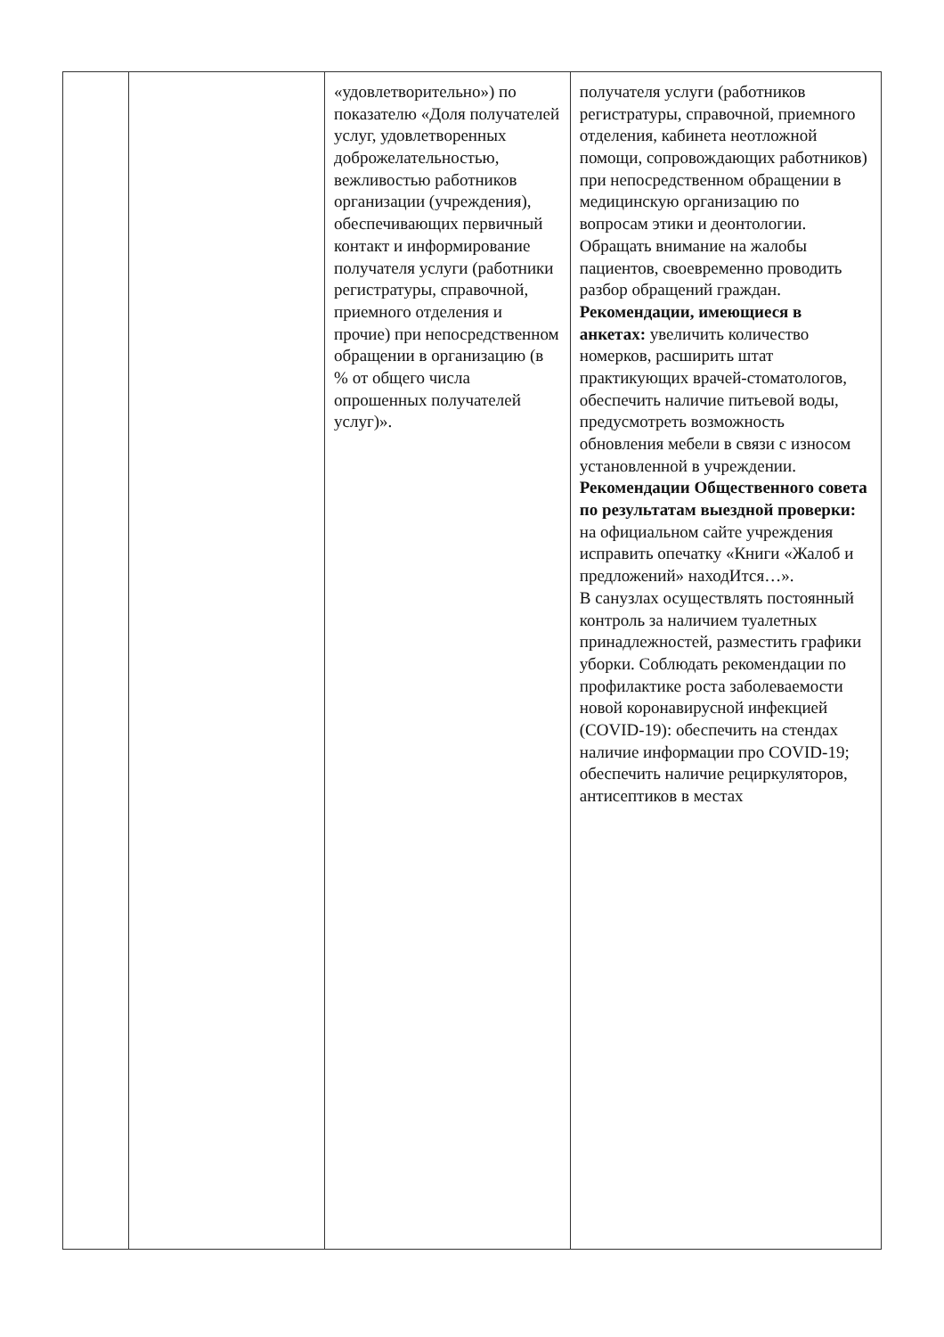| | | «удовлетворительно») по показателю «Доля получателей услуг, удовлетворенных доброжелательностью, вежливостью работников организации (учреждения), обеспечивающих первичный контакт и информирование получателя услуги (работники регистратуры, справочной, приемного отделения и прочие) при непосредственном обращении в организацию (в % от общего числа опрошенных получателей услуг)». | получателя услуги (работников регистратуры, справочной, приемного отделения, кабинета неотложной помощи, сопровождающих работников) при непосредственном обращении в медицинскую организацию по вопросам этики и деонтологии. Обращать внимание на жалобы пациентов, своевременно проводить разбор обращений граждан. Рекомендации, имеющиеся в анкетах: увеличить количество номерков, расширить штат практикующих врачей-стоматологов, обеспечить наличие питьевой воды, предусмотреть возможность обновления мебели в связи с износом установленной в учреждении. Рекомендации Общественного совета по результатам выездной проверки: на официальном сайте учреждения исправить опечатку «Книги «Жалоб и предложений» находИтся…». В санузлах осуществлять постоянный контроль за наличием туалетных принадлежностей, разместить графики уборки. Соблюдать рекомендации по профилактике роста заболеваемости новой коронавирусной инфекцией (COVID-19): обеспечить на стендах наличие информации про COVID-19; обеспечить наличие рециркуляторов, антисептиков в местах |